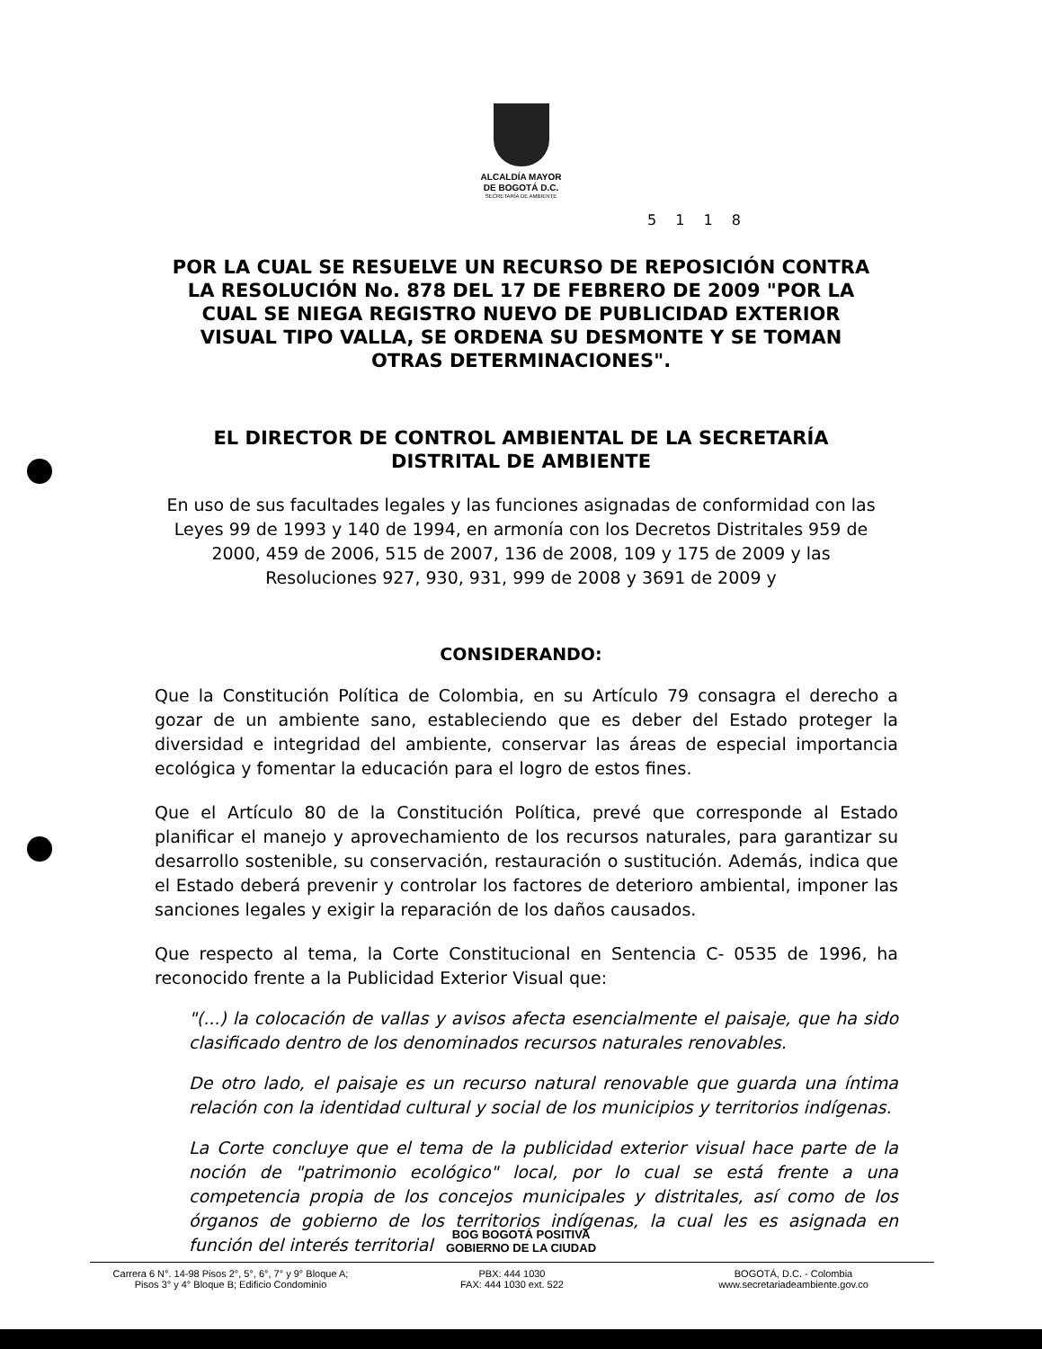ALCALDÍA MAYOR
DE BOGOTÁ D.C.
SECRETARÍA DE AMBIENTE
5 1 1 8
POR LA CUAL SE RESUELVE UN RECURSO DE REPOSICIÓN CONTRA LA RESOLUCIÓN No. 878 DEL 17 DE FEBRERO DE 2009 "POR LA CUAL SE NIEGA REGISTRO NUEVO DE PUBLICIDAD EXTERIOR VISUAL TIPO VALLA, SE ORDENA SU DESMONTE Y SE TOMAN OTRAS DETERMINACIONES".
EL DIRECTOR DE CONTROL AMBIENTAL DE LA SECRETARÍA DISTRITAL DE AMBIENTE
En uso de sus facultades legales y las funciones asignadas de conformidad con las Leyes 99 de 1993 y 140 de 1994, en armonía con los Decretos Distritales 959 de 2000, 459 de 2006, 515 de 2007, 136 de 2008, 109 y 175 de 2009 y las Resoluciones 927, 930, 931, 999 de 2008 y 3691 de 2009 y
CONSIDERANDO:
Que la Constitución Política de Colombia, en su Artículo 79 consagra el derecho a gozar de un ambiente sano, estableciendo que es deber del Estado proteger la diversidad e integridad del ambiente, conservar las áreas de especial importancia ecológica y fomentar la educación para el logro de estos fines.
Que el Artículo 80 de la Constitución Política, prevé que corresponde al Estado planificar el manejo y aprovechamiento de los recursos naturales, para garantizar su desarrollo sostenible, su conservación, restauración o sustitución. Además, indica que el Estado deberá prevenir y controlar los factores de deterioro ambiental, imponer las sanciones legales y exigir la reparación de los daños causados.
Que respecto al tema, la Corte Constitucional en Sentencia C- 0535 de 1996, ha reconocido frente a la Publicidad Exterior Visual que:
"(...) la colocación de vallas y avisos afecta esencialmente el paisaje, que ha sido clasificado dentro de los denominados recursos naturales renovables.
De otro lado, el paisaje es un recurso natural renovable que guarda una íntima relación con la identidad cultural y social de los municipios y territorios indígenas.
La Corte concluye que el tema de la publicidad exterior visual hace parte de la noción de "patrimonio ecológico" local, por lo cual se está frente a una competencia propia de los concejos municipales y distritales, así como de los órganos de gobierno de los territorios indígenas, la cual les es asignada en función del interés territorial
BOG BOGOTÁ POSITIVA
GOBIERNO DE LA CIUDAD
Carrera 6 N°. 14-98 Pisos 2°, 5°, 6°, 7° y 9° Bloque A;
Pisos 3° y 4° Bloque B; Edificio Condominio
PBX: 444 1030
FAX: 444 1030 ext. 522
BOGOTÁ, D.C. - Colombia
www.secretariadeambiente.gov.co